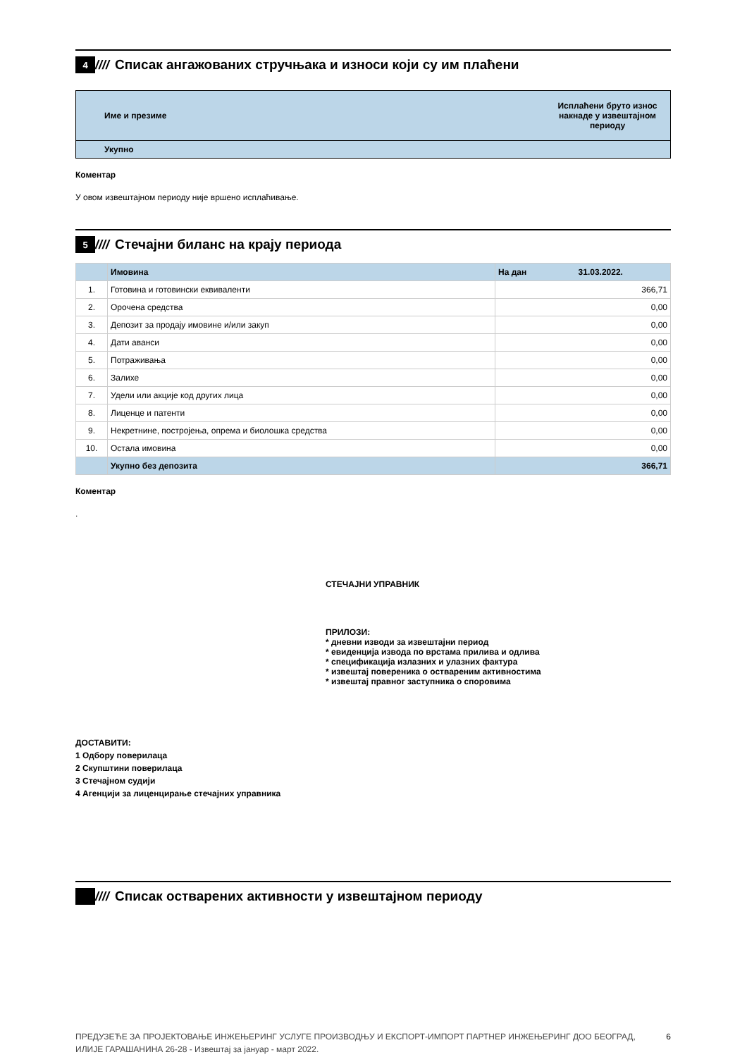4
////
Списак ангажованих стручњака и износи који су им плаћени
| Име и презиме | Исплаћени бруто износ накнаде у извештајном периоду |
| --- | --- |
| Укупно | |
Коментар
У овом извештајном периоду није вршено исплаћивање.
5
////
Стечајни биланс на крају периода
| | Имовина | На дан 31.03.2022. |
| --- | --- | --- |
| 1. | Готовина и готовински еквиваленти | 366,71 |
| 2. | Орочена средства | 0,00 |
| 3. | Депозит за продају имовине и/или закуп | 0,00 |
| 4. | Дати аванси | 0,00 |
| 5. | Потраживања | 0,00 |
| 6. | Залихе | 0,00 |
| 7. | Удели или акције код других лица | 0,00 |
| 8. | Лиценце и патенти | 0,00 |
| 9. | Некретнине, постројења, опрема и биолошка средства | 0,00 |
| 10. | Остала имовина | 0,00 |
| | Укупно без депозита | 366,71 |
Коментар
.
СТЕЧАЈНИ УПРАВНИК
ПРИЛОЗИ:
* дневни изводи за извештајни период
* евиденција извода по врстама прилива и одлива
* спецификација излазних и улазних фактура
* извештај повереника о оствареним активностима
* извештај правног заступника о споровима
ДОСТАВИТИ:
1 Одбору поверилаца
2 Скупштини поверилаца
3 Стечајном судији
4 Агенцији за лиценцирање стечајних управника
////
Списак остварених активности у извештајном периоду
ПРЕДУЗЕЋЕ ЗА ПРОЈЕКТОВАЊЕ ИНЖЕЊЕРИНГ УСЛУГЕ ПРОИЗВОДЊУ И ЕКСПОРТ-ИМПОРТ ПАРТНЕР ИНЖЕЊЕРИНГ ДОО БЕОГРАД, ИЛИЈЕ ГАРАШАНИНА 26-28 - Извештај за јануар - март 2022.
6